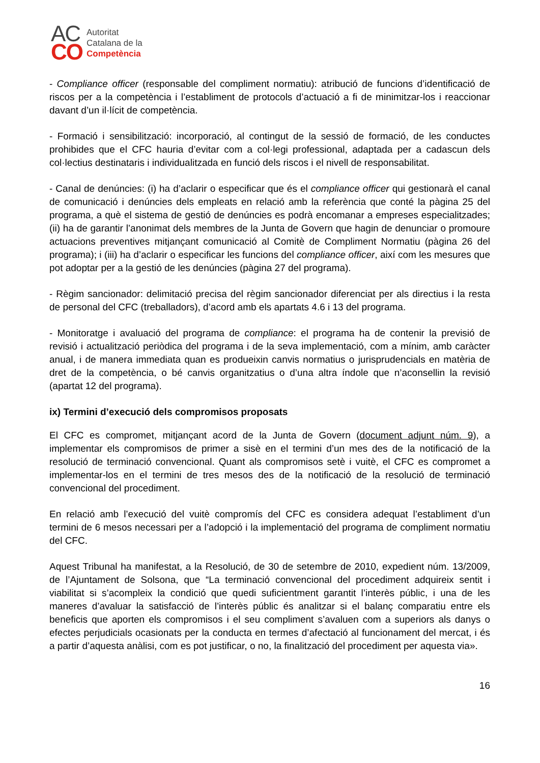AC
CO
Autoritat
Catalana de la
Competència
- Compliance officer (responsable del compliment normatiu): atribució de funcions d’identificació de riscos per a la competència i l’establiment de protocols d’actuació a fi de minimitzar-los i reaccionar davant d’un il·lícit de competència.
- Formació i sensibilització: incorporació, al contingut de la sessió de formació, de les conductes prohibides que el CFC hauria d’evitar com a col·legi professional, adaptada per a cadascun dels col·lectius destinataris i individualitzada en funció dels riscos i el nivell de responsabilitat.
- Canal de denúncies: (i) ha d’aclarir o especificar que és el compliance officer qui gestionarà el canal de comunicació i denúncies dels empleats en relació amb la referència que conté la pàgina 25 del programa, a què el sistema de gestió de denúncies es podrà encomanar a empreses especialitzades; (ii) ha de garantir l’anonimat dels membres de la Junta de Govern que hagin de denunciar o promoure actuacions preventives mitjançant comunicació al Comitè de Compliment Normatiu (pàgina 26 del programa); i (iii) ha d’aclarir o especificar les funcions del compliance officer, així com les mesures que pot adoptar per a la gestió de les denúncies (pàgina 27 del programa).
- Règim sancionador: delimitació precisa del règim sancionador diferenciat per als directius i la resta de personal del CFC (treballadors), d’acord amb els apartats 4.6 i 13 del programa.
- Monitoratge i avaluació del programa de compliance: el programa ha de contenir la previsió de revisió i actualització periòdica del programa i de la seva implementació, com a mínim, amb caràcter anual, i de manera immediata quan es produeixin canvis normatius o jurisprudencials en matèria de dret de la competència, o bé canvis organitzatius o d’una altra índole que n’aconsellin la revisió (apartat 12 del programa).
ix) Termini d’execució dels compromisos proposats
El CFC es compromet, mitjançant acord de la Junta de Govern (document adjunt núm. 9), a implementar els compromisos de primer a sisè en el termini d’un mes des de la notificació de la resolució de terminació convencional. Quant als compromisos setè i vuitè, el CFC es compromet a implementar-los en el termini de tres mesos des de la notificació de la resolució de terminació convencional del procediment.
En relació amb l’execució del vuitè compromís del CFC es considera adequat l’establiment d’un termini de 6 mesos necessari per a l’adopció i la implementació del programa de compliment normatiu del CFC.
Aquest Tribunal ha manifestat, a la Resolució, de 30 de setembre de 2010, expedient núm. 13/2009, de l’Ajuntament de Solsona, que “La terminació convencional del procediment adquireix sentit i viabilitat si s’acompleix la condició que quedi suficientment garantit l’interès públic, i una de les maneres d’avaluar la satisfacció de l’interès públic és analitzar si el balanç comparatiu entre els beneficis que aporten els compromisos i el seu compliment s’avaluen com a superiors als danys o efectes perjudicials ocasionats per la conducta en termes d’afectació al funcionament del mercat, i és a partir d’aquesta anàlisi, com es pot justificar, o no, la finalització del procediment per aquesta via».
16